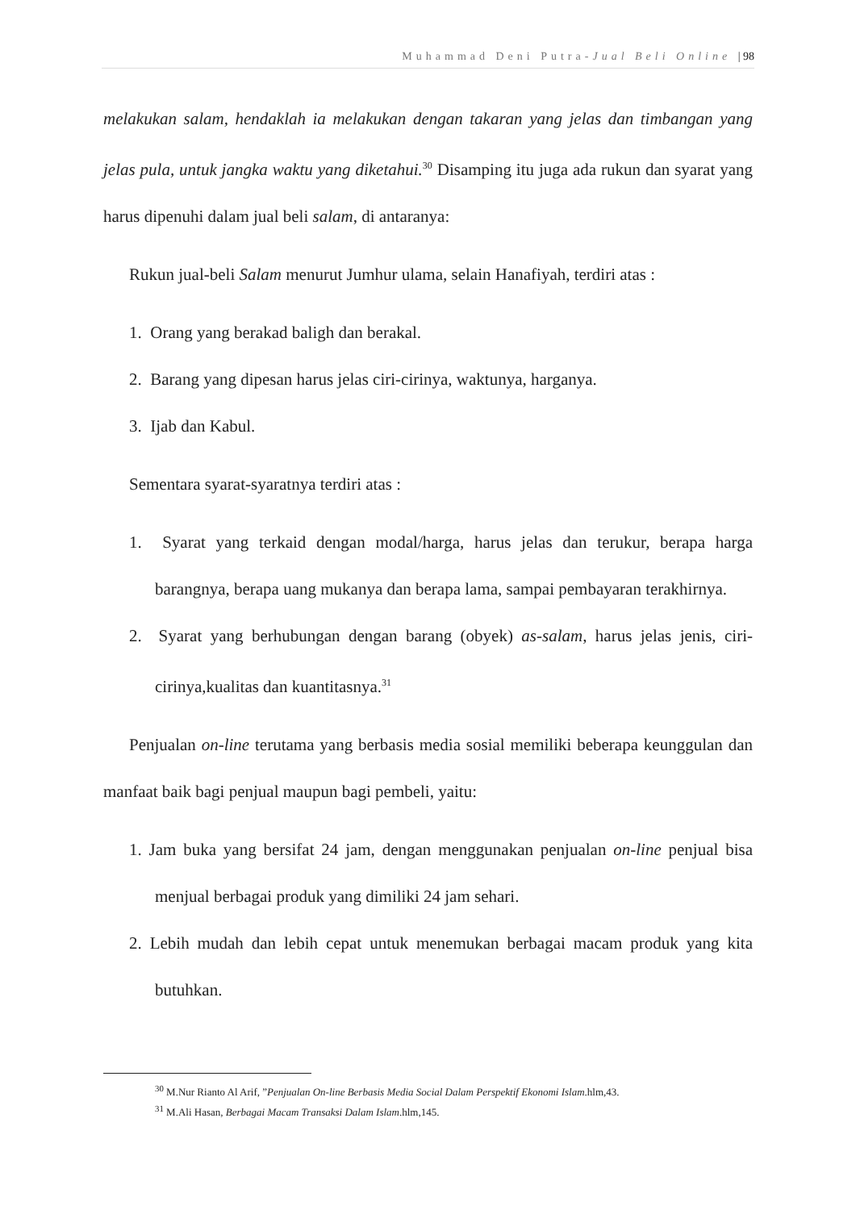Muhammad Deni Putra-Jual Beli Online | 98
melakukan salam, hendaklah ia melakukan dengan takaran yang jelas dan timbangan yang jelas pula, untuk jangka waktu yang diketahui.<sup>30</sup> Disamping itu juga ada rukun dan syarat yang harus dipenuhi dalam jual beli salam, di antaranya:
Rukun jual-beli Salam menurut Jumhur ulama, selain Hanafiyah, terdiri atas :
1. Orang yang berakad baligh dan berakal.
2. Barang yang dipesan harus jelas ciri-cirinya, waktunya, harganya.
3. Ijab dan Kabul.
Sementara syarat-syaratnya terdiri atas :
1. Syarat yang terkaid dengan modal/harga, harus jelas dan terukur, berapa harga barangnya, berapa uang mukanya dan berapa lama, sampai pembayaran terakhirnya.
2. Syarat yang berhubungan dengan barang (obyek) as-salam, harus jelas jenis, ciri-cirinya,kualitas dan kuantitasnya.<sup>31</sup>
Penjualan on-line terutama yang berbasis media sosial memiliki beberapa keunggulan dan manfaat baik bagi penjual maupun bagi pembeli, yaitu:
1. Jam buka yang bersifat 24 jam, dengan menggunakan penjualan on-line penjual bisa menjual berbagai produk yang dimiliki 24 jam sehari.
2. Lebih mudah dan lebih cepat untuk menemukan berbagai macam produk yang kita butuhkan.
<sup>30</sup> M.Nur Rianto Al Arif, ”Penjualan On-line Berbasis Media Social Dalam Perspektif Ekonomi Islam.hlm,43.
<sup>31</sup> M.Ali Hasan, Berbagai Macam Transaksi Dalam Islam.hlm,145.